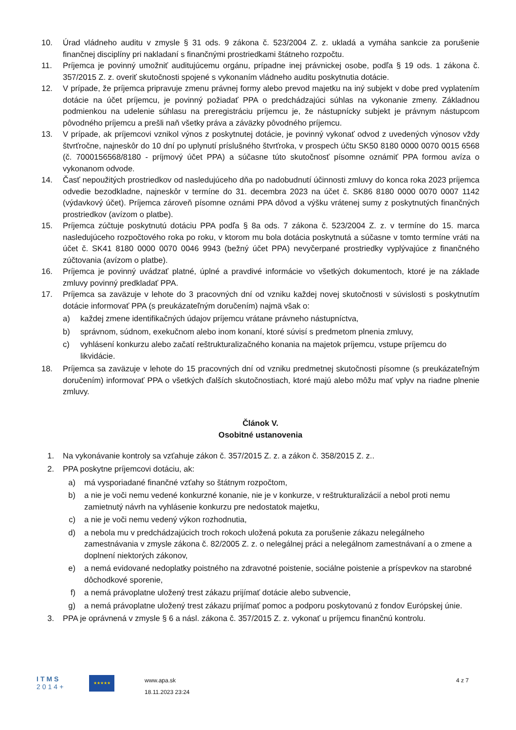10. Úrad vládneho auditu v zmysle § 31 ods. 9 zákona č. 523/2004 Z. z. ukladá a vymáha sankcie za porušenie finančnej disciplíny pri nakladaní s finančnými prostriedkami štátneho rozpočtu.
11. Príjemca je povinný umožniť auditujúcemu orgánu, prípadne inej právnickej osobe, podľa § 19 ods. 1 zákona č. 357/2015 Z. z. overiť skutočnosti spojené s vykonaním vládneho auditu poskytnutia dotácie.
12. V prípade, že príjemca pripravuje zmenu právnej formy alebo prevod majetku na iný subjekt v dobe pred vyplatením dotácie na účet príjemcu, je povinný požiadať PPA o predchádzajúci súhlas na vykonanie zmeny. Základnou podmienkou na udelenie súhlasu na preregistráciu príjemcu je, že nástupnícky subjekt je právnym nástupcom pôvodného príjemcu a prešli naň všetky práva a záväzky pôvodného príjemcu.
13. V prípade, ak príjemcovi vznikol výnos z poskytnutej dotácie, je povinný vykonať odvod z uvedených výnosov vždy štvrťročne, najneskôr do 10 dní po uplynutí príslušného štvrťroka, v prospech účtu SK50 8180 0000 0070 0015 6568 (č. 7000156568/8180 - príjmový účet PPA) a súčasne túto skutočnosť písomne oznámiť PPA formou avíza o vykonanom odvode.
14. Časť nepoužitých prostriedkov od nasledujúceho dňa po nadobudnutí účinnosti zmluvy do konca roka 2023 príjemca odvedie bezodkladne, najneskôr v termíne do 31. decembra 2023 na účet č. SK86 8180 0000 0070 0007 1142 (výdavkový účet). Príjemca zároveň písomne oznámi PPA dôvod a výšku vrátenej sumy z poskytnutých finančných prostriedkov (avízom o platbe).
15. Príjemca zúčtuje poskytnutú dotáciu PPA podľa § 8a ods. 7 zákona č. 523/2004 Z. z. v termíne do 15. marca nasledujúceho rozpočtového roka po roku, v ktorom mu bola dotácia poskytnutá a súčasne v tomto termíne vráti na účet č. SK41 8180 0000 0070 0046 9943 (bežný účet PPA) nevyčerpané prostriedky vyplývajúce z finančného zúčtovania (avízom o platbe).
16. Príjemca je povinný uvádzať platné, úplné a pravdivé informácie vo všetkých dokumentoch, ktoré je na základe zmluvy povinný predkladať PPA.
17. Príjemca sa zaväzuje v lehote do 3 pracovných dní od vzniku každej novej skutočnosti v súvislosti s poskytnutím dotácie informovať PPA (s preukázateľným doručením) najmä však o:
a) každej zmene identifikačných údajov príjemcu vrátane právneho nástupníctva,
b) správnom, súdnom, exekučnom alebo inom konaní, ktoré súvisí s predmetom plnenia zmluvy,
c) vyhlásení konkurzu alebo začatí reštrukturalizačného konania na majetok príjemcu, vstupe príjemcu do likvidácie.
18. Príjemca sa zaväzuje v lehote do 15 pracovných dní od vzniku predmetnej skutočnosti písomne (s preukázateľným doručením) informovať PPA o všetkých ďalších skutočnostiach, ktoré majú alebo môžu mať vplyv na riadne plnenie zmluvy.
Článok V.
Osobitné ustanovenia
1. Na vykonávanie kontroly sa vzťahuje zákon č. 357/2015 Z. z. a zákon č. 358/2015 Z. z..
2. PPA poskytne príjemcovi dotáciu, ak:
a) má vysporiadané finančné vzťahy so štátnym rozpočtom,
b) a nie je voči nemu vedené konkurzné konanie, nie je v konkurze, v reštrukturalizácií a nebol proti nemu zamietnutý návrh na vyhlásenie konkurzu pre nedostatok majetku,
c) a nie je voči nemu vedený výkon rozhodnutia,
d) a nebola mu v predchádzajúcich troch rokoch uložená pokuta za porušenie zákazu nelegálneho zamestnávania v zmysle zákona č. 82/2005 Z. z. o nelegálnej práci a nelegálnom zamestnávaní a o zmene a doplnení niektorých zákonov,
e) a nemá evidované nedoplatky poistného na zdravotné poistenie, sociálne poistenie a príspevkov na starobné dôchodkové sporenie,
f) a nemá právoplatne uložený trest zákazu prijímať dotácie alebo subvencie,
g) a nemá právoplatne uložený trest zákazu prijímať pomoc a podporu poskytovanú z fondov Európskej únie.
3. PPA je oprávnená v zmysle § 6 a násl. zákona č. 357/2015 Z. z. vykonať u príjemcu finančnú kontrolu.
ITMS
2014+
★★★★★
www.apa.sk
18.11.2023 23:24
4 z 7